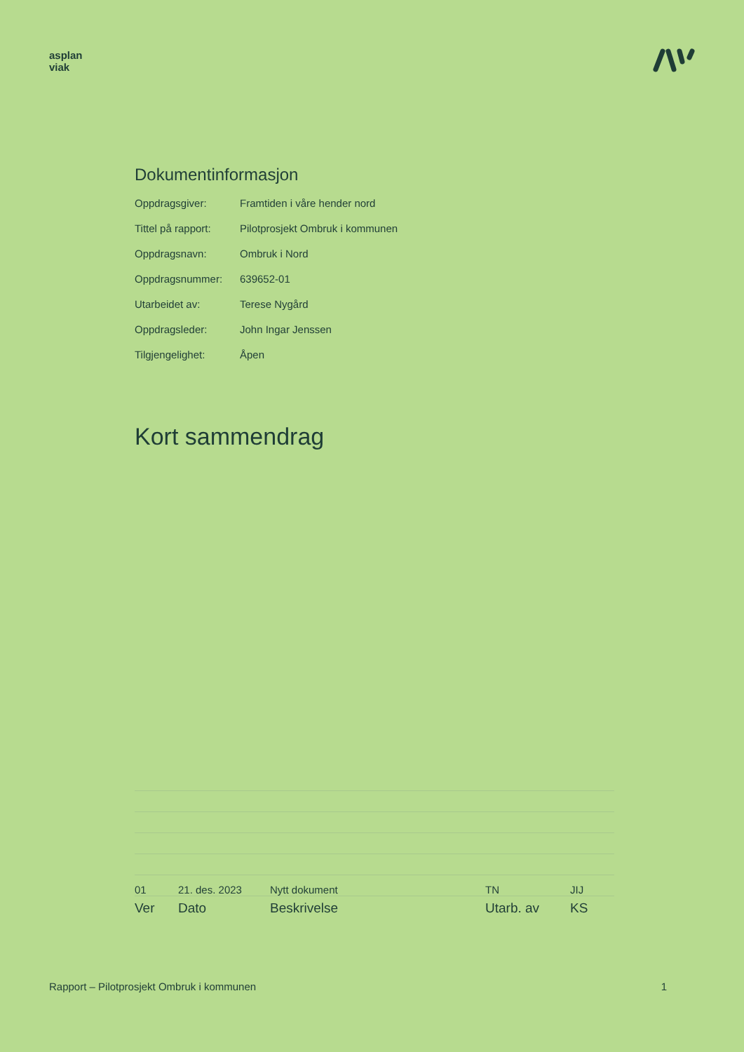asplan
viak
Dokumentinformasjon
| Oppdragsgiver: | Framtiden i våre hender nord |
| Tittel på rapport: | Pilotprosjekt Ombruk i kommunen |
| Oppdragsnavn: | Ombruk i Nord |
| Oppdragsnummer: | 639652-01 |
| Utarbeidet av: | Terese Nygård |
| Oppdragsleder: | John Ingar Jenssen |
| Tilgjengelighet: | Åpen |
Kort sammendrag
| 01 | 21. des. 2023 | Nytt dokument | TN | JIJ |
| Ver | Dato | Beskrivelse | Utarb. av | KS |
Rapport – Pilotprosjekt Ombruk i kommunen 1